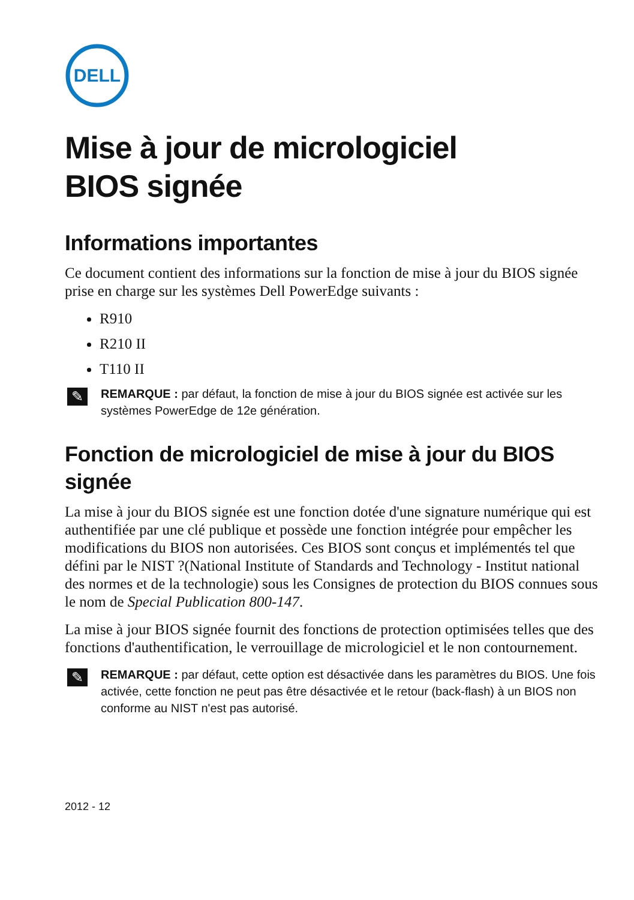DELL
Mise à jour de micrologiciel
BIOS signée
Informations importantes
Ce document contient des informations sur la fonction de mise à jour du BIOS signée prise en charge sur les systèmes Dell PowerEdge suivants :
R910
R210 II
T110 II
✎
REMARQUE : par défaut, la fonction de mise à jour du BIOS signée est activée sur les systèmes PowerEdge de 12e génération.
Fonction de micrologiciel de mise à jour du BIOS signée
La mise à jour du BIOS signée est une fonction dotée d'une signature numérique qui est authentifiée par une clé publique et possède une fonction intégrée pour empêcher les modifications du BIOS non autorisées. Ces BIOS sont conçus et implémentés tel que défini par le NIST ?(National Institute of Standards and Technology - Institut national des normes et de la technologie) sous les Consignes de protection du BIOS connues sous le nom de Special Publication 800-147.
La mise à jour BIOS signée fournit des fonctions de protection optimisées telles que des fonctions d'authentification, le verrouillage de micrologiciel et le non contournement.
✎
REMARQUE : par défaut, cette option est désactivée dans les paramètres du BIOS. Une fois activée, cette fonction ne peut pas être désactivée et le retour (back-flash) à un BIOS non conforme au NIST n'est pas autorisé.
2012 - 12